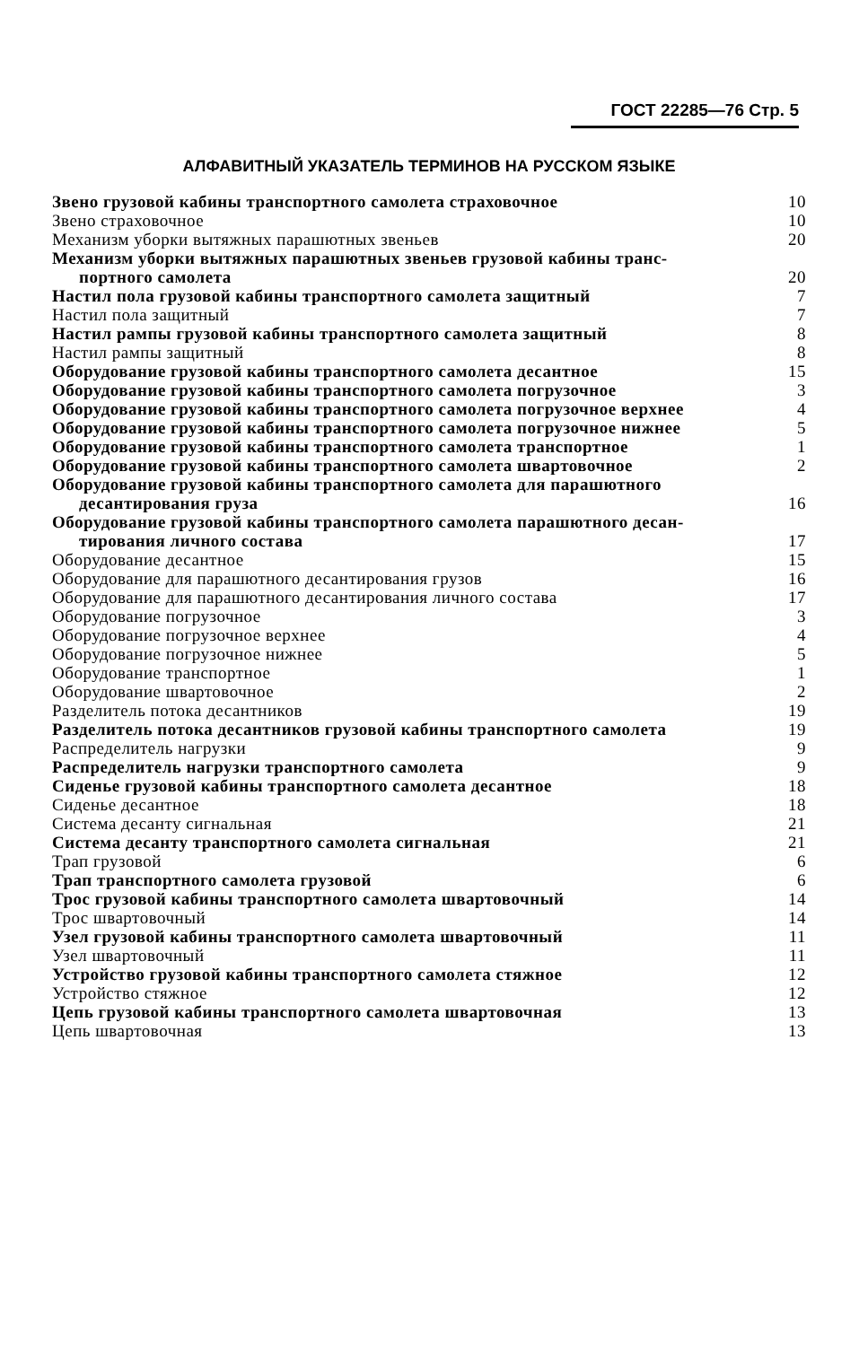ГОСТ 22285—76 Стр. 5
АЛФАВИТНЫЙ УКАЗАТЕЛЬ ТЕРМИНОВ НА РУССКОМ ЯЗЫКЕ
| Звено грузовой кабины транспортного самолета страховочное | 10 |
| Звено страховочное | 10 |
| Механизм уборки вытяжных парашютных звеньев | 20 |
| Механизм уборки вытяжных парашютных звеньев грузовой кабины транс- портного самолета | 20 |
| Настил пола грузовой кабины транспортного самолета защитный | 7 |
| Настил пола защитный | 7 |
| Настил рампы грузовой кабины транспортного самолета защитный | 8 |
| Настил рампы защитный | 8 |
| Оборудование грузовой кабины транспортного самолета десантное | 15 |
| Оборудование грузовой кабины транспортного самолета погрузочное | 3 |
| Оборудование грузовой кабины транспортного самолета погрузочное верхнее | 4 |
| Оборудование грузовой кабины транспортного самолета погрузочное нижнее | 5 |
| Оборудование грузовой кабины транспортного самолета транспортное | 1 |
| Оборудование грузовой кабины транспортного самолета швартовочное | 2 |
| Оборудование грузовой кабины транспортного самолета для парашютного десантирования груза | 16 |
| Оборудование грузовой кабины транспортного самолета парашютного десан- тирования личного состава | 17 |
| Оборудование десантное | 15 |
| Оборудование для парашютного десантирования грузов | 16 |
| Оборудование для парашютного десантирования личного состава | 17 |
| Оборудование погрузочное | 3 |
| Оборудование погрузочное верхнее | 4 |
| Оборудование погрузочное нижнее | 5 |
| Оборудование транспортное | 1 |
| Оборудование швартовочное | 2 |
| Разделитель потока десантников | 19 |
| Разделитель потока десантников грузовой кабины транспортного самолета | 19 |
| Распределитель нагрузки | 9 |
| Распределитель нагрузки транспортного самолета | 9 |
| Сиденье грузовой кабины транспортного самолета десантное | 18 |
| Сиденье десантное | 18 |
| Система десанту сигнальная | 21 |
| Система десанту транспортного самолета сигнальная | 21 |
| Трап грузовой | 6 |
| Трап транспортного самолета грузовой | 6 |
| Трос грузовой кабины транспортного самолета швартовочный | 14 |
| Трос швартовочный | 14 |
| Узел грузовой кабины транспортного самолета швартовочный | 11 |
| Узел швартовочный | 11 |
| Устройство грузовой кабины транспортного самолета стяжное | 12 |
| Устройство стяжное | 12 |
| Цепь грузовой кабины транспортного самолета швартовочная | 13 |
| Цепь швартовочная | 13 |